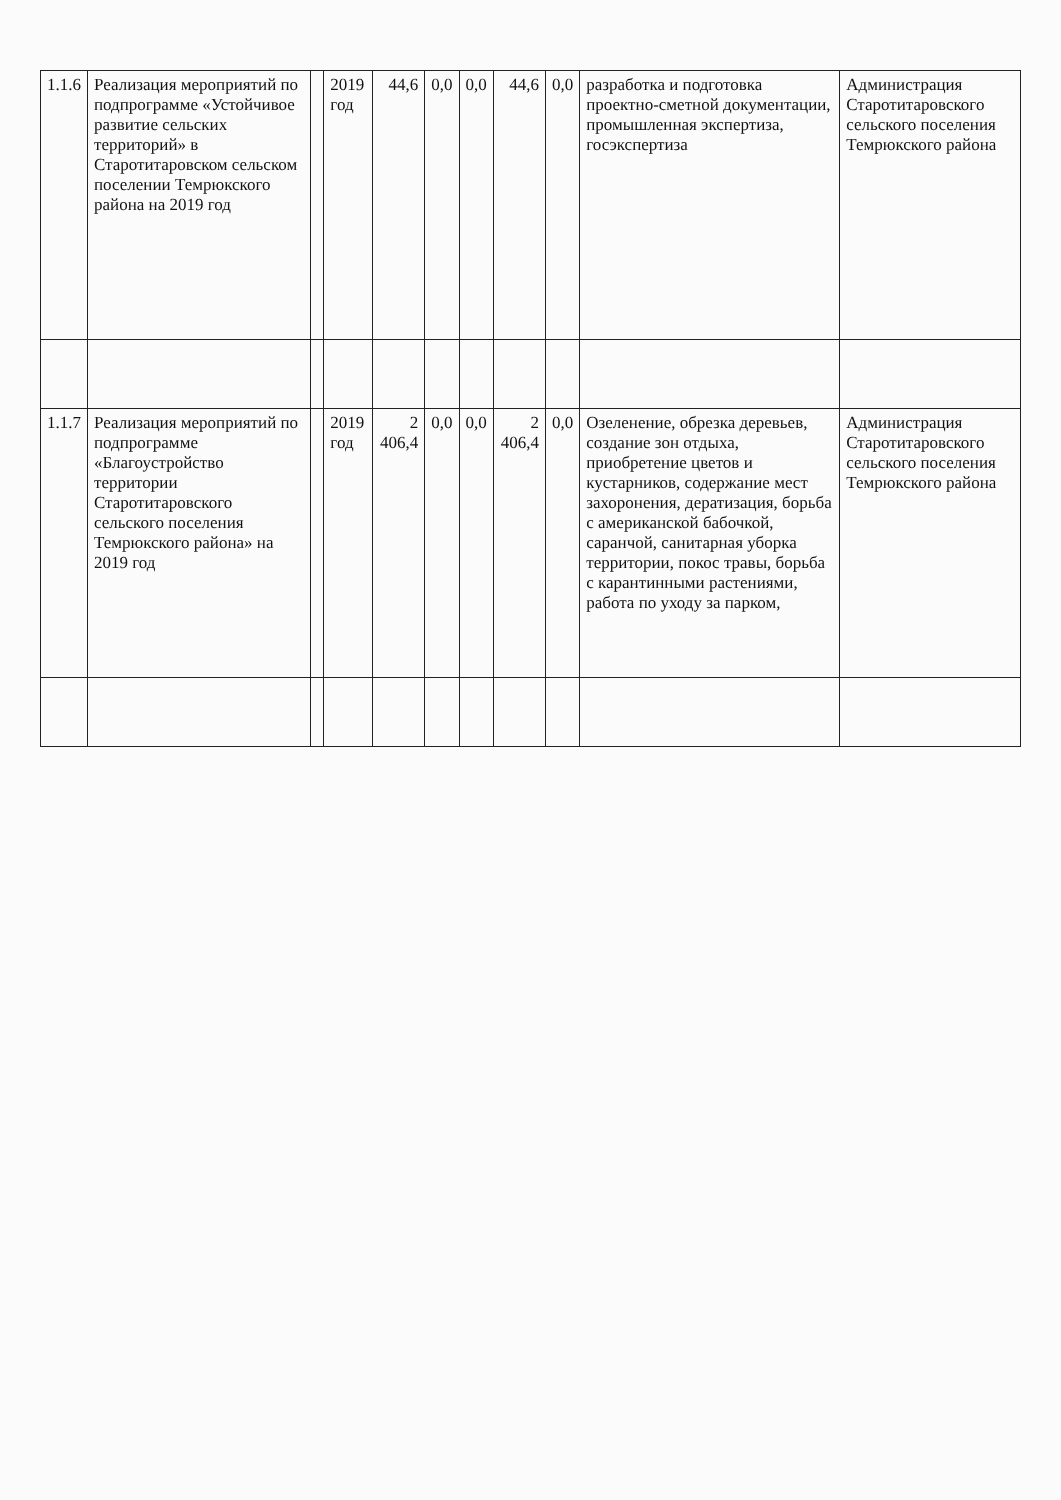| 1.1.6 | Реализация мероприятий по подпрограмме «Устойчивое развитие сельских территорий» в Старотитаровском сельском поселении Темрюкского района на 2019 год | | 2019 год | 44,6 | 0,0 | 0,0 | 44,6 | 0,0 | разработка и подготовка проектно-сметной документации, промышленная экспертиза, госэкспертиза | Администрация Старотитаровского сельского поселения Темрюкского района |
| 1.1.7 | Реализация мероприятий по подпрограмме «Благоустройство территории Старотитаровского сельского поселения Темрюкского района» на 2019 год | | 2019 год | 2 406,4 | 0,0 | 0,0 | 2 406,4 | 0,0 | Озеленение, обрезка деревьев, создание зон отдыха, приобретение цветов и кустарников, содержание мест захоронения, дератизация, борьба с американской бабочкой, саранчой, санитарная уборка территории, покос травы, борьба с карантинными растениями, работа по уходу за парком, | Администрация Старотитаровского сельского поселения Темрюкского района |